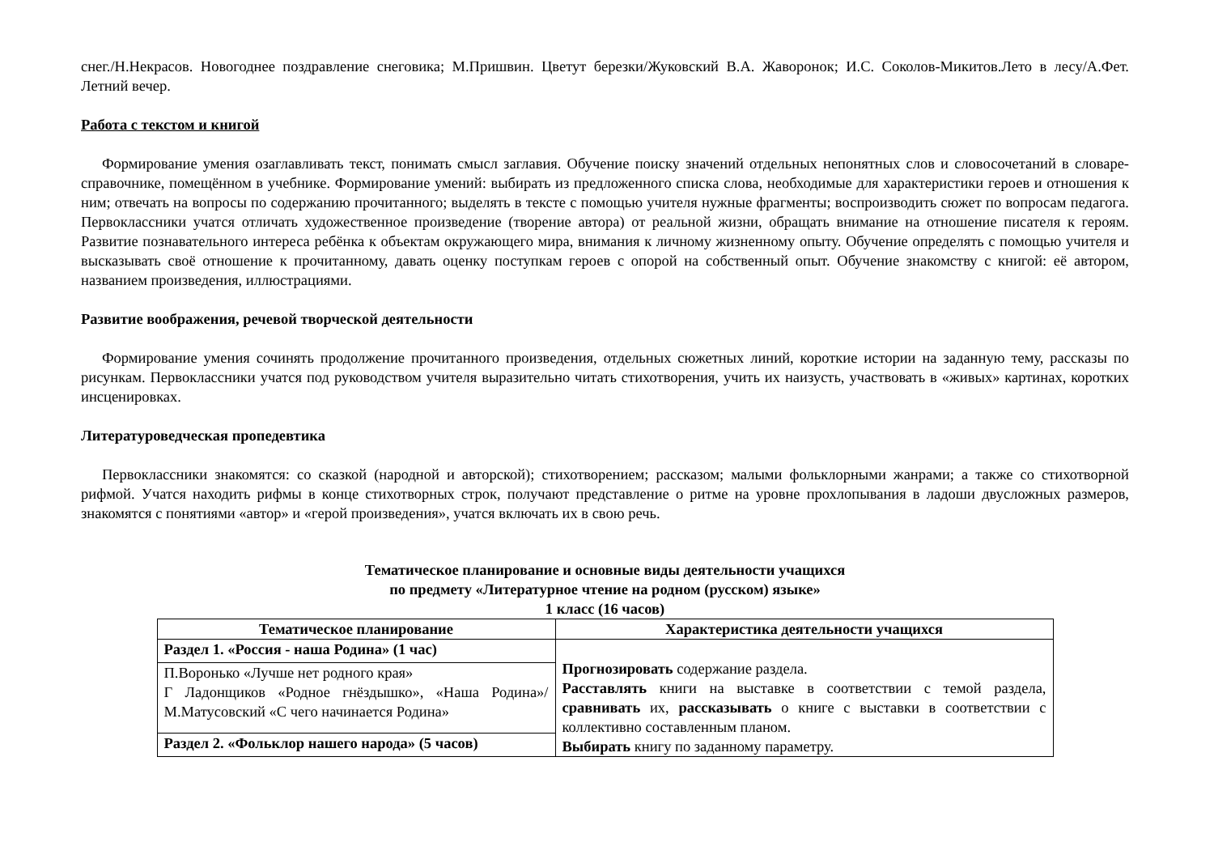снег./Н.Некрасов. Новогоднее поздравление снеговика; М.Пришвин. Цветут березки/Жуковский В.А. Жаворонок; И.С. Соколов-Микитов.Лето в лесу/А.Фет. Летний вечер.
Работа с текстом и книгой
Формирование умения озаглавливать текст, понимать смысл заглавия. Обучение поиску значений отдельных непонятных слов и словосочетаний в словаре-справочнике, помещённом в учебнике. Формирование умений: выбирать из предложенного списка слова, необходимые для характеристики героев и отношения к ним; отвечать на вопросы по содержанию прочитанного; выделять в тексте с помощью учителя нужные фрагменты; воспроизводить сюжет по вопросам педагога. Первоклассники учатся отличать художественное произведение (творение автора) от реальной жизни, обращать внимание на отношение писателя к героям. Развитие познавательного интереса ребёнка к объектам окружающего мира, внимания к личному жизненному опыту. Обучение определять с помощью учителя и высказывать своё отношение к прочитанному, давать оценку поступкам героев с опорой на собственный опыт. Обучение знакомству с книгой: её автором, названием произведения, иллюстрациями.
Развитие воображения, речевой творческой деятельности
Формирование умения сочинять продолжение прочитанного произведения, отдельных сюжетных линий, короткие истории на заданную тему, рассказы по рисункам. Первоклассники учатся под руководством учителя выразительно читать стихотворения, учить их наизусть, участвовать в «живых» картинах, коротких инсценировках.
Литературоведческая пропедевтика
Первоклассники знакомятся: со сказкой (народной и авторской); стихотворением; рассказом; малыми фольклорными жанрами; а также со стихотворной рифмой. Учатся находить рифмы в конце стихотворных строк, получают представление о ритме на уровне прохлопывания в ладоши двусложных размеров, знакомятся с понятиями «автор» и «герой произведения», учатся включать их в свою речь.
Тематическое планирование и основные виды деятельности учащихся
по предмету «Литературное чтение на родном (русском) языке»
1 класс (16 часов)
| Тематическое планирование | Характеристика деятельности учащихся |
| --- | --- |
| Раздел 1. «Россия - наша Родина» (1 час) | Прогнозировать содержание раздела. Расставлять книги на выставке в соответствии с темой раздела, сравнивать их, рассказывать о книге с выставки в соответствии с коллективно составленным планом. Выбирать книгу по заданному параметру. |
| П.Воронько «Лучше нет родного края» Г Ладонщиков «Родное гнёздышко», «Наша Родина»/ М.Матусовский «С чего начинается Родина» | |
| Раздел 2. «Фольклор нашего народа» (5 часов) | |